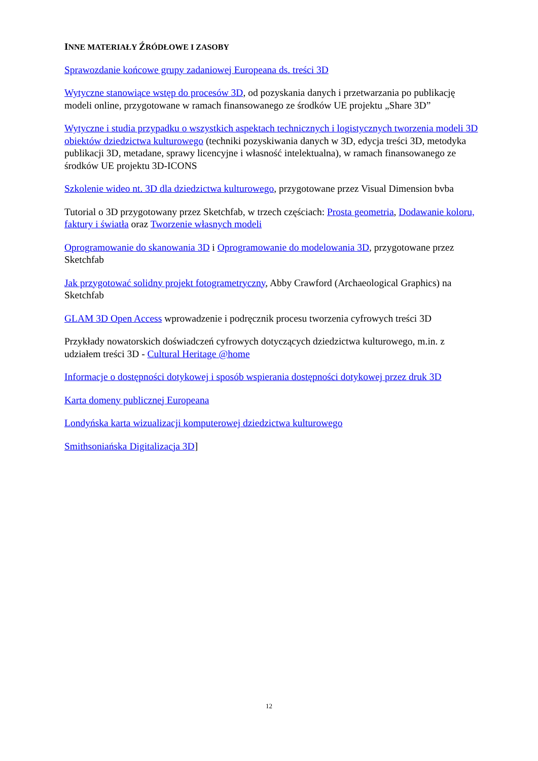INNE MATERIAŁY ŹRÓDŁOWE I ZASOBY
Sprawozdanie końcowe grupy zadaniowej Europeana ds. treści 3D
Wytyczne stanowiące wstęp do procesów 3D, od pozyskania danych i przetwarzania po publikację modeli online, przygotowane w ramach finansowanego ze środków UE projektu „Share 3D”
Wytyczne i studia przypadku o wszystkich aspektach technicznych i logistycznych tworzenia modeli 3D obiektów dziedzictwa kulturowego (techniki pozyskiwania danych w 3D, edycja treści 3D, metodyka publikacji 3D, metadane, sprawy licencyjne i własność intelektualna), w ramach finansowanego ze środków UE projektu 3D-ICONS
Szkolenie wideo nt. 3D dla dziedzictwa kulturowego, przygotowane przez Visual Dimension bvba
Tutorial o 3D przygotowany przez Sketchfab, w trzech częściach: Prosta geometria, Dodawanie koloru, faktury i światła oraz Tworzenie własnych modeli
Oprogramowanie do skanowania 3D i Oprogramowanie do modelowania 3D, przygotowane przez Sketchfab
Jak przygotować solidny projekt fotogrametryczny, Abby Crawford (Archaeological Graphics) na Sketchfab
GLAM 3D Open Access wprowadzenie i podręcznik procesu tworzenia cyfrowych treści 3D
Przykłady nowatorskich doświadczeń cyfrowych dotyczących dziedzictwa kulturowego, m.in. z udziałem treści 3D - Cultural Heritage @home
Informacje o dostępności dotykowej i sposób wspierania dostępności dotykowej przez druk 3D
Karta domeny publicznej Europeana
Londyńska karta wizualizacji komputerowej dziedzictwa kulturowego
Smithsoniańska Digitalizacja 3D]
12